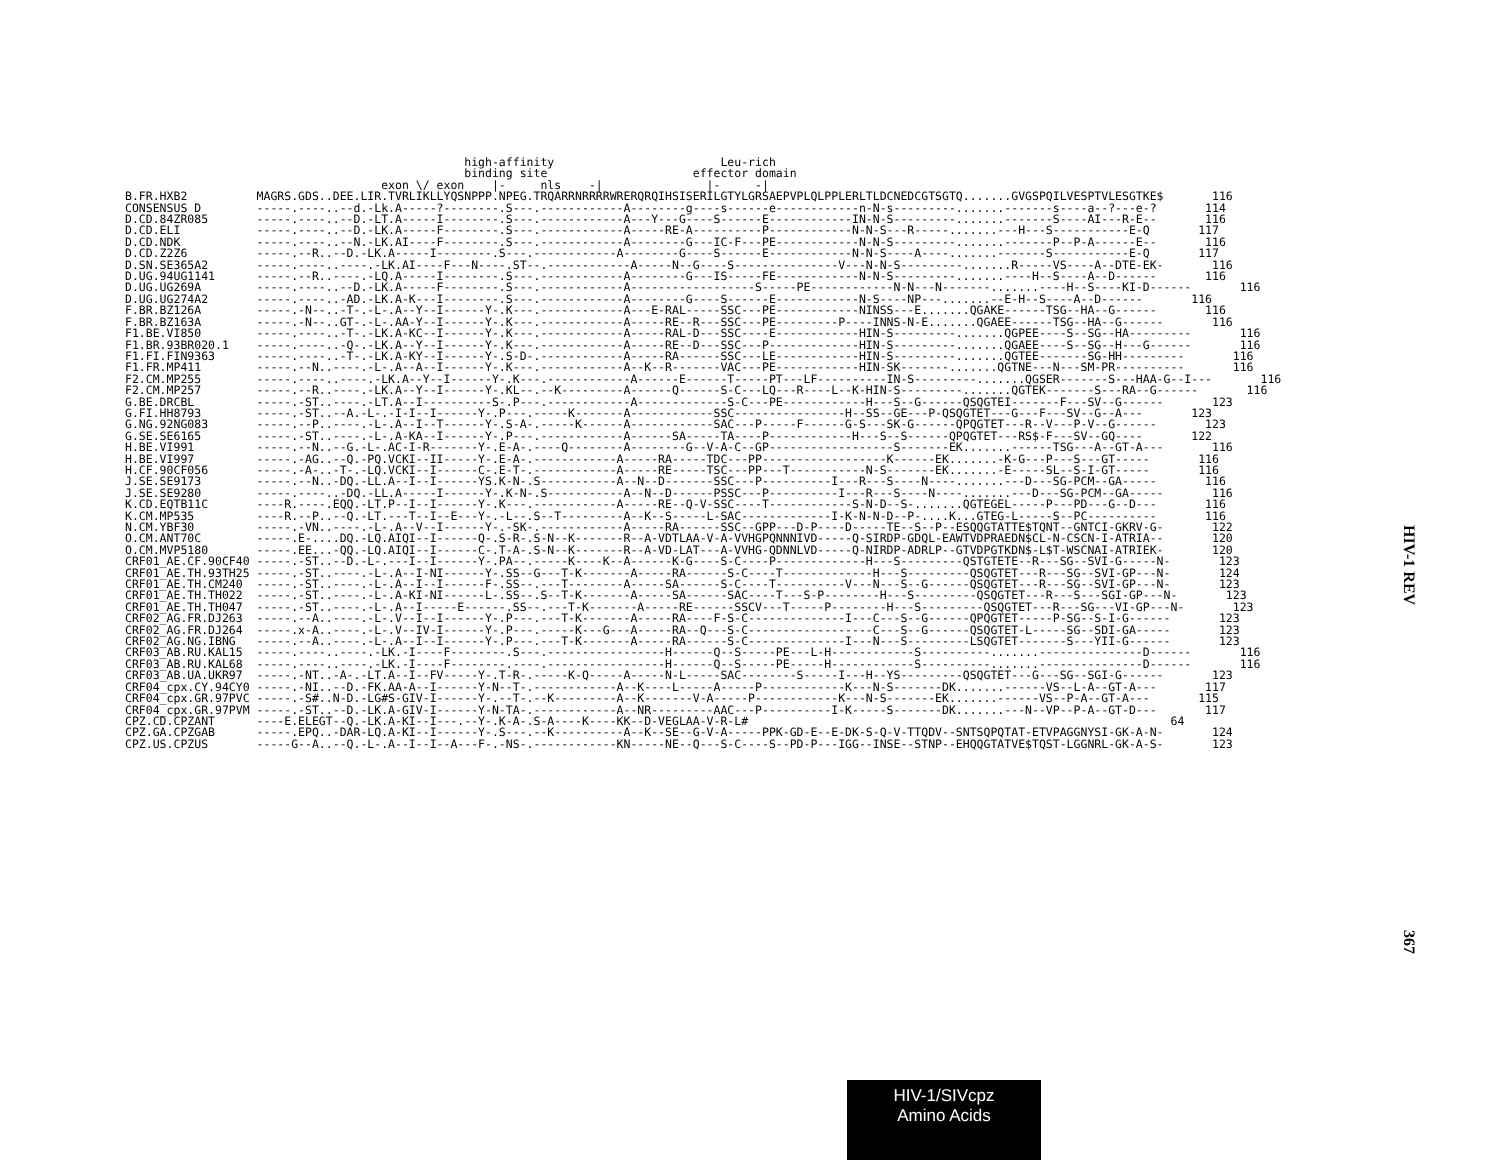high-affinity                        Leu-rich
                                                 binding site                     effector domain
                                     exon \/ exon    |-     nls    -|               |-     -|
B.FR.HXB2          MAGRS.GDS..DEE.LIR.TVRLIKLLYQSNPPP.NPEG.TRQARRNRRRRWRERQRQIHSISERILGTYLGRSAEPVPLQLPPLERLTLDCNEDCGTSGTQ.......GVGSPQILVESPTVLESGTKE$       116
CONSENSUS D        -----.----..--d.-Lk.A-----?--------.S---.------------A--------g----s------e------------n-N-s---------.......-------s----a--?---e-?       114
D.CD.84ZR085       -----.----..--D.-LT.A-----I--------.S---.------------A---Y---G----S------E------------IN-N-S---------.......-------S----AI---R-E--       116
D.CD.ELI           -----.----..--D.-LK.A-----F--------.S---.------------A-----RE-A----------P------------N-N-S---R-----.......---H---S-----------E-Q       117
D.CD.NDK           -----.----..--N.-LK.AI----F--------.S---.------------A--------G---IC-F---PE------------N-N-S---------.......-------P--P-A------E--       116
D.CD.Z2Z6          -----.--R..--D.-LK.A-----I--------.S---.------------A--------G----S------E------------N-N-S----A----.......-------S-----------E-Q       117
D.SN.SE365A2       -----.----..----.-LK.AI----F---N----.ST--.------------A-----N--G----S---------------V---N-N-S---------.......R-----VS----A--DTE-EK-       116
D.UG.94UG1141      -----.--R..----.-LQ.A-----I--------.S---.------------A--------G---IS-----FE------------N-N-S---------.......----H--S----A--D------       116
D.UG.UG269A        -----.----..--D.-LK.A-----F--------.S---.------------A------------------S-----PE------------N-N---N-------.......----H--S----KI-D------       116
D.UG.UG274A2       -----.----..-AD.-LK.A-K---I--------.S---.------------A--------G----S------E------------N-S----NP---.......--E-H--S----A--D------       116
F.BR.BZ126A        -----.-N--..-T-.-L-.A--Y--I------Y-.K---.------------A---E-RAL-----SSC---PE------------NINSS---E.......QGAKE------TSG--HA--G------       116
F.BR.BZ163A        -----.-N--..GT-.-L-.AA-Y--I------Y-.K---.------------A-----RE--R---SSC---PE---------P----INNS-N-E.......QGAEE------TSG--HA--G------       116
F1.BE.VI850        -----.----..-T-.-LK.A-KC--I------Y-.K---.------------A-----RAL-D---SSC----E------------HIN-S---------.......QGPEE----S--SG--HA---------       116
F1.BR.93BR020.1    -----.----..-Q-.-LK.A--Y--I------Y-.K---.------------A-----RE--D---SSC---P-------------HIN-S---------.......QGAEE----S--SG--H---G------       116
F1.FI.FIN9363      -----.----..-T-.-LK.A-KY--I------Y-.S-D-.------------A-----RA------SSC---LE------------HIN-S---------.......QGTEE-------SG-HH---------       116
F1.FR.MP411        -----.--N..----.-L-.A--A--I------Y-.K---.------------A--K--R-------VAC---PE------------HIN-SK-------.......QGTNE---N---SM-PR----------       116
F2.CM.MP255        -----.----..----.-LK.A--Y--I------Y-.K---.------------A------E------T-----PT---LF----------IN-S---------.......QGSER-------S---HAA-G--I---       116
F2.CM.MP257        -----.--R..----.-LK.A--Y--I------Y-.KL--.--K---------A------Q------S-C---LQ---R----L--K-HIN-S---------.......QGTEK-------S---RA--G------       116
G.BE.DRCBL         -----.-ST..----.-LT.A--I----------S-.P---.------------A-------------S-C---PE------------H---S--G------QSQGTEI-------F---SV--G------       123
G.FI.HH8793        -----.-ST..--A.-L-.-I-I--I------Y-.P---.-----K-------A------------SSC----------------H--SS--GE---P-QSQGTET---G---F---SV--G--A---       123
G.NG.92NG083       -----.--P..----.-L-.A--I--T------Y-.S-A-.-----K------A------------SAC---P-----F------G-S---SK-G------QPQGTET---R--V---P-V--G------       123
G.SE.SE6165        -----.-ST..----.-L-.A-KA--I------Y-.P---.------------A------SA-----TA----P------------H---S--S------QPQGTET---RS$-F---SV--GQ----       122
H.BE.VI991         -----.--N..--G.-L-.AC-I-R-------Y-.E-A-.----Q--------A--------G--V-A-C--GP------------------S-------EK.......------TSG---A--GT-A---       116
H.BE.VI997         -----.-AG..--Q.-PQ.VCKI--II-----Y-.E-A-.------------A-----RA-----TDC---PP------------------K------EK.......-K-G---P---S---GT-----       116
H.CF.90CF056       -----.-A-..-T-.-LQ.VCKI--I------C-.E-T-.------------A-----RE-----TSC---PP---T-----------N-S-------EK.......-E-----SL--S-I-GT-----       116
J.SE.SE9173        -----.--N..-DQ.-LL.A--I--I------YS.K-N-.S-----------A--N--D-------SSC---P----------I---R---S----N----.......---D---SG-PCM--GA-----       116
J.SE.SE9280        -----.----..-DQ.-LL.A-----I------Y-.K-N-.S-----------A--N--D------PSSC---P----------I---R---S----N----.......---D---SG-PCM--GA-----       116
K.CD.EQTB11C       ----R.----.EQQ.-LT.P--I--I------Y-.K---.------------A-----RE--Q-V-SSC----T------------S-N-D--S-.......QGTEGEL-----P---PD---G--D---       116
K.CM.MP535         ----R.--P..--Q.-LT.---T--I--E---Y-.-L--.S--T---------A--K--S-----L-SAC-------------I-K-N-N-D--P-....K...GTEG-L-----S--PC----------       116
N.CM.YBF30         -----.-VN..----.-L-.A--V--I------Y-.-SK-.------------A-----RA------SSC--GPP---D-P----D-----TE--S--P--ESQQGTATTE$TQNT--GNTCI-GKRV-G-       122
O.CM.ANT70C        -----.E-....DQ.-LQ.AIQI--I------Q-.S-R-.S-N--K-------R--A-VDTLAA-V-A-VVHGPQNNNIVD-----Q-SIRDP-GDQL-EAWTVDPRAEDN$CL-N-CSCN-I-ATRIA--       120
O.CM.MVP5180       -----.EE...-QQ.-LQ.AIQI--I------C-.T-A-.S-N--K-------R--A-VD-LAT---A-VVHG-QDNNLVD-----Q-NIRDP-ADRLP--GTVDPGTKDN$-L$T-WSCNAI-ATRIEK-       120
CRF01_AE.CF.90CF40 -----.-ST..--D.-L-.---I--I------Y-.PA--.-----K----K--A------K-G----S-C----P-------------H---S---------QSTGTETE--R---SG--SVI-G-----N-       123
CRF01_AE.TH.93TH25 -----.-ST..----.-L-.A--I-NI------Y-.SS--G---T-K-------A-----RA------S-C----T-------------H---S---------QSQGTET---R---SG--SVI-GP---N-       124
CRF01_AE.TH.CM240  -----.-ST..----.-L-.A--I--I------F-.SS--.---T--------A-----SA------S-C----T----------V---N---S--G------QSQGTET---R---SG--SVI-GP---N-       123
CRF01_AE.TH.TH022  -----.-ST..----.-L-.A-KI-NI------L-.SS--.S--T-K-------A-----SA------SAC----T---S-P--------H---S---------QSQGTET---R---S---SGI-GP---N-       123
CRF01_AE.TH.TH047  -----.-ST..----.-L-.A--I-----E------.SS--.---T-K-------A-----RE------SSCV---T-----P--------H---S---------QSQGTET---R---SG---VI-GP---N-       123
CRF02_AG.FR.DJ263  -----.--A..----.-L-.V--I--I------Y-.P---.---T-K-------A-----RA----F-S-C--------------I---C---S--G------QPQGTET-----P-SG--S-I-G------       123
CRF02_AG.FR.DJ264  -----.x-A..----.-L-.V--IV-I------Y-.P---.-----K---G---A-----RA--Q---S-C------------------C---S--G------QSQGTET-L-----SG--SDI-GA-----       123
CRF02_AG.NG.IBNG   -----.--A..----.-L-.A--I--I------Y-.P---.---T-K-------A-----RA------S-C--------------I---N---S---------LSQGTET-------S---YII-G------       123
CRF03_AB.RU.KAL15  -----.----..----.-LK.-I----F--------.S---.-----------------H------Q--S-----PE---L-H------------S----------.......---------------D------       116
CRF03_AB.RU.KAL68  -----.----..----.-LK.-I----F--------.----.-----------------H------Q--S-----PE-----H------------S----------.......---------------D------       116
CRF03_AB.UA.UKR97  -----.-NT..-A-.-LT.A--I--FV-----Y-.T-R-.-----K-Q-----A-----N-L-----SAC--------S-----I---H--YS---------QSQGTET---G---SG--SGI-G------       123
CRF04_cpx.CY.94CY0 -----.-NI..--D.-FK.AA-A--I------Y-N--T-.------------A--K----L-----A-----P------------K---N-S-------DK.......------VS--L-A--GT-A---       117
CRF04_cpx.GR.97PVC -----.-S#..N-D.-LG#S-GIV-I------Y-.--T-.--K---------A--K-------V-A-----P------------K---N-S-------EK.......------VS--P-A--GT-A---       115
CRF04_cpx.GR.97PVM -----.-ST..--D.-LK.A-GIV-I------Y-N-TA-.------------A--NR---------AAC---P----------I-K-----S-------DK.......---N--VP--P-A--GT-D---       117
CPZ.CD.CPZANT      ----E.ELEGT--Q.-LK.A-KI--I---.--Y-.K-A-.S-A----K----KK--D-VEGLAA-V-R-L#                                                             64
CPZ.GA.CPZGAB      -----.EPQ..-DAR-LQ.A-KI--I------Y-.S---.--K----------A--K--SE--G-V-A-----PPK-GD-E--E-DK-S-Q-V-TTQDV--SNTSQPQTAT-ETVPAGGNYSI-GK-A-N-       124
CPZ.US.CPZUS       -----G--A..--Q.-L-.A--I--I--A---F-.-NS-.------------KN-----NE--Q---S-C----S--PD-P---IGG--INSE--STNP--EHQQGTATVE$TQST-LGGNRL-GK-A-S-       123
HIV-1 REV
367
HIV-1/SIVcpz
Amino Acids